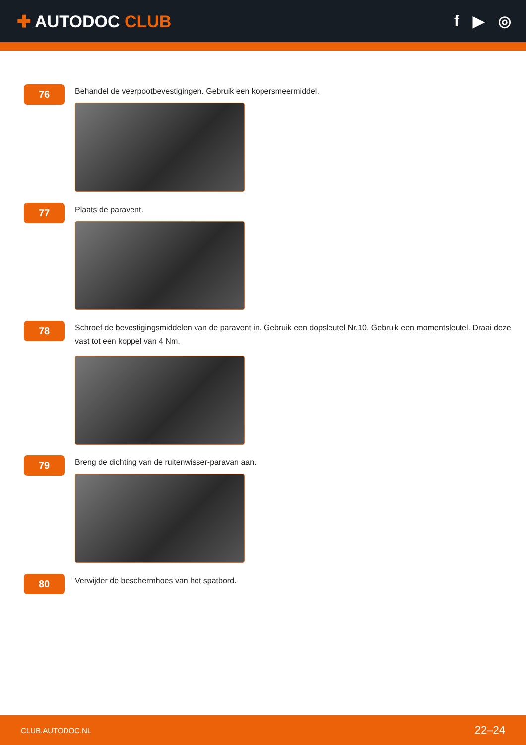✚ AUTODOC CLUB f ▶ ◎
76
Behandel de veerpootbevestigingen. Gebruik een kopersmeermiddel.
77
Plaats de paravent.
78
Schroef de bevestigingsmiddelen van de paravent in. Gebruik een dopsleutel Nr.10. Gebruik een momentsleutel. Draai deze vast tot een koppel van 4 Nm.
79
Breng de dichting van de ruitenwisser-paravan aan.
80
Verwijder de beschermhoes van het spatbord.
CLUB.AUTODOC.NL 22–24